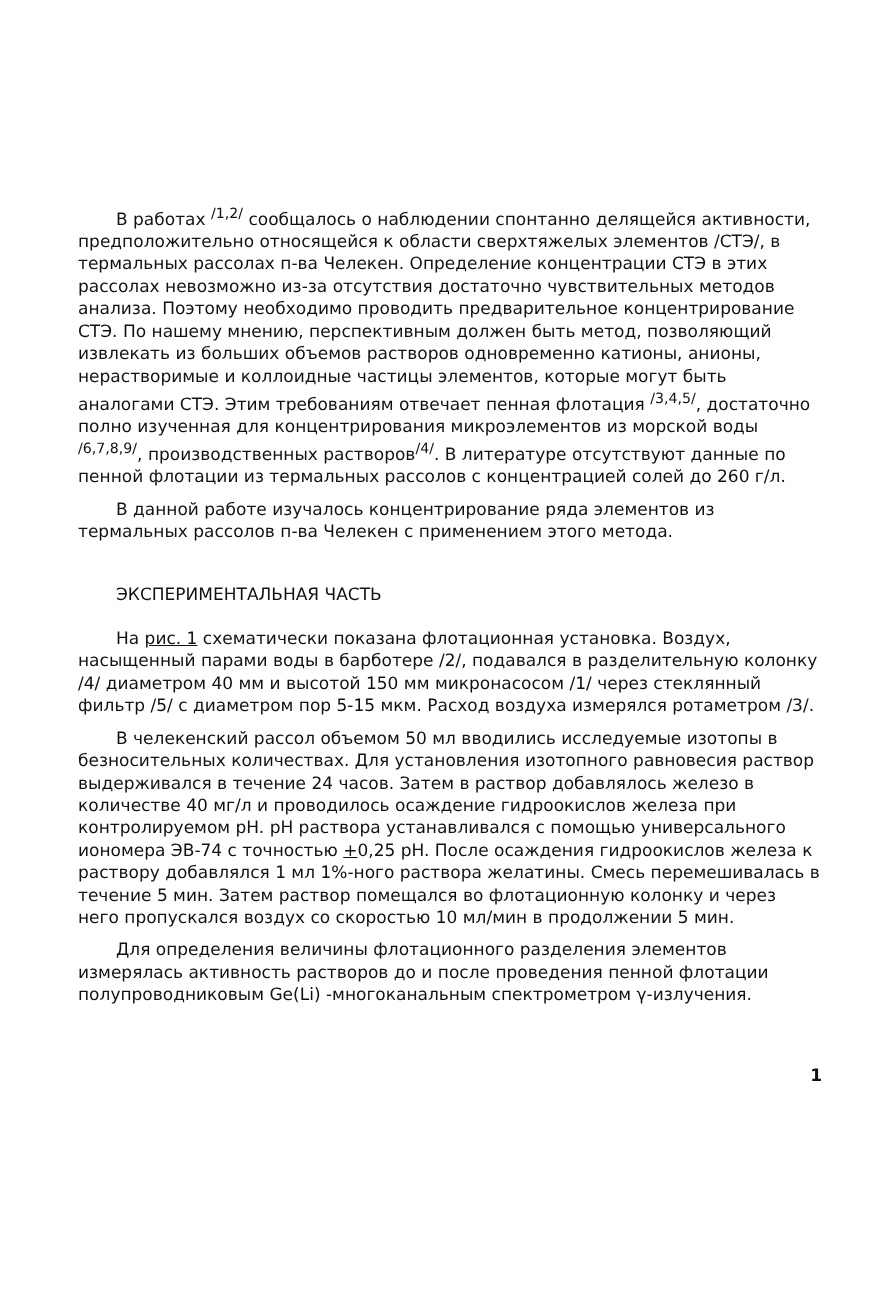В работах <sup>/1,2/</sup> сообщалось о наблюдении спонтанно делящейся активности, предположительно относящейся к области сверхтяжелых элементов /СТЭ/, в термальных рассолах п-ва Челекен. Определение концентрации СТЭ в этих рассолах невозможно из-за отсутствия достаточно чувствительных методов анализа. Поэтому необходимо проводить предварительное концентрирование СТЭ. По нашему мнению, перспективным должен быть метод, позволяющий извлекать из больших объемов растворов одновременно катионы, анионы, нерастворимые и коллоидные частицы элементов, которые могут быть аналогами СТЭ. Этим требованиям отвечает пенная флотация <sup>/3,4,5/</sup>, достаточно полно изученная для концентрирования микроэлементов из морской воды <sup>/6,7,8,9/</sup>, производственных растворов<sup>/4/</sup>. В литературе отсутствуют данные по пенной флотации из термальных рассолов с концентрацией солей до 260 г/л.
В данной работе изучалось концентрирование ряда элементов из термальных рассолов п-ва Челекен с применением этого метода.
ЭКСПЕРИМЕНТАЛЬНАЯ ЧАСТЬ
На рис. 1 схематически показана флотационная установка. Воздух, насыщенный парами воды в барботере /2/, подавался в разделительную колонку /4/ диаметром 40 мм и высотой 150 мм микронасосом /1/ через стеклянный фильтр /5/ с диаметром пор 5-15 мкм. Расход воздуха измерялся ротаметром /3/.
В челекенский рассол объемом 50 мл вводились исследуемые изотопы в безносительных количествах. Для установления изотопного равновесия раствор выдерживался в течение 24 часов. Затем в раствор добавлялось железо в количестве 40 мг/л и проводилось осаждение гидроокислов железа при контролируемом pH. pH раствора устанавливался с помощью универсального иономера ЭВ-74 с точностью +0,25 pH. После осаждения гидроокислов железа к раствору добавлялся 1 мл 1%-ного раствора желатины. Смесь перемешивалась в течение 5 мин. Затем раствор помещался во флотационную колонку и через него пропускался воздух со скоростью 10 мл/мин в продолжении 5 мин.
Для определения величины флотационного разделения элементов измерялась активность растворов до и после проведения пенной флотации полупроводниковым Ge(Li) -многоканальным спектрометром γ-излучения.
1